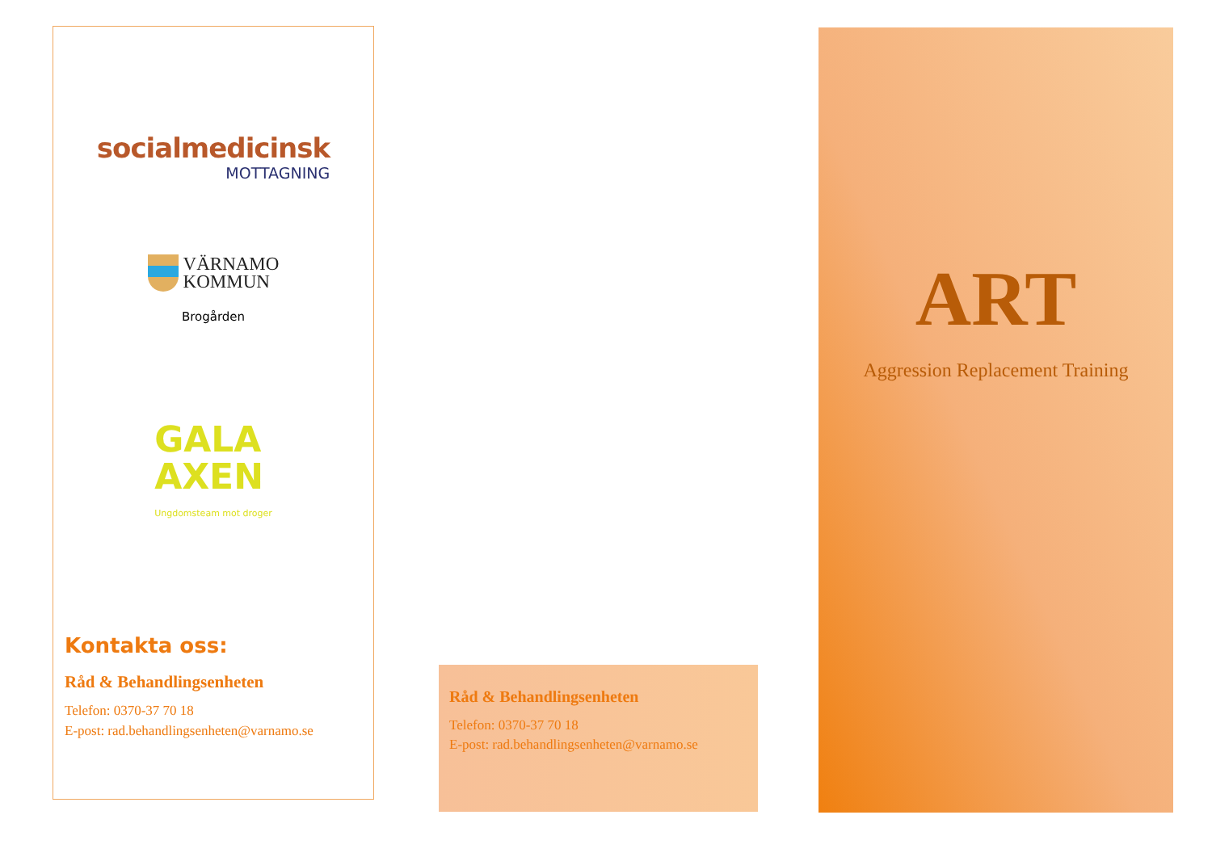socialmedicinsk
MOTTAGNING
VÄRNAMO
KOMMUN
Brogården
GALA
AXEN
Ungdomsteam mot droger
Kontakta oss:
Råd & Behandlingsenheten
Telefon: 0370-37 70 18
E-post: rad.behandlingsenheten@varnamo.se
Råd & Behandlingsenheten
Telefon: 0370-37 70 18
E-post: rad.behandlingsenheten@varnamo.se
ART
Aggression Replacement Training